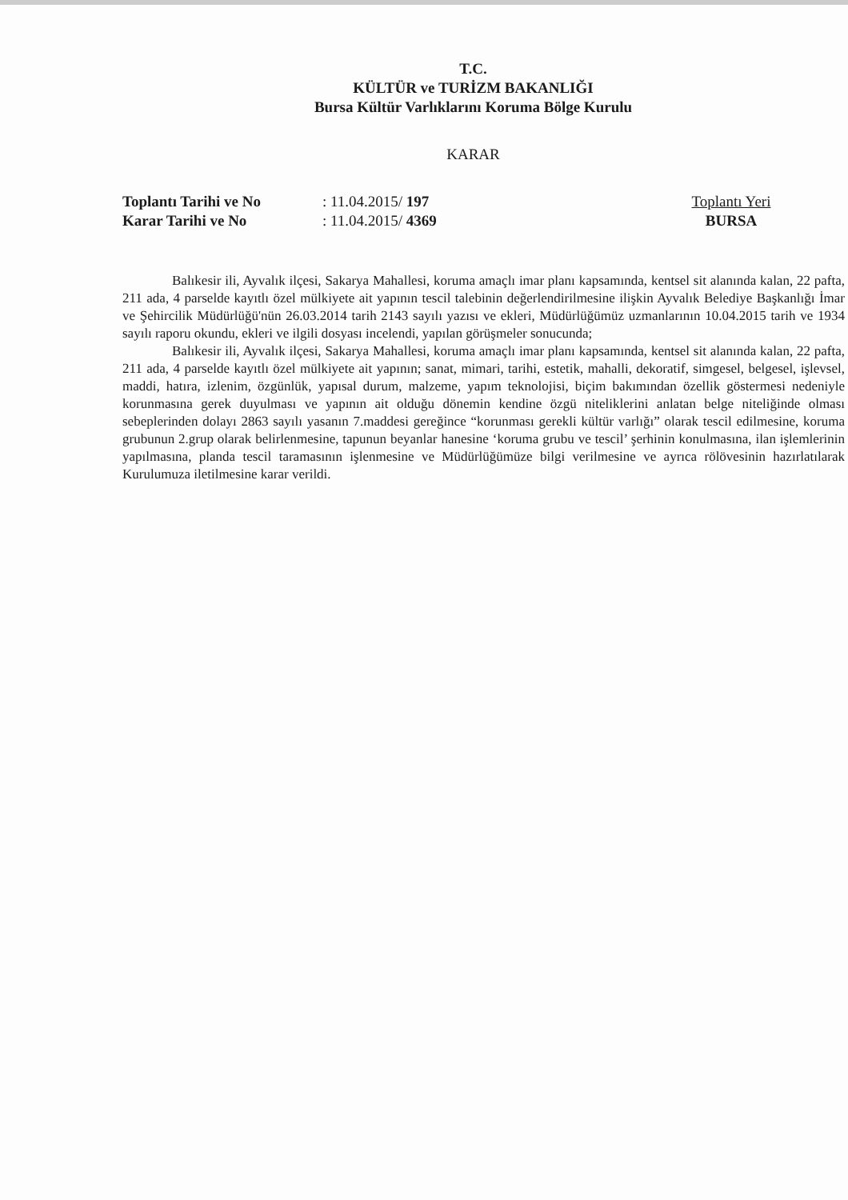T.C.
KÜLTÜR ve TURİZM BAKANLIĞI
Bursa Kültür Varlıklarını Koruma Bölge Kurulu
KARAR
Toplantı Tarihi ve No
Karar Tarihi ve No
: 11.04.2015/ 197
: 11.04.2015/ 4369
Toplantı Yeri
BURSA
Balıkesir ili, Ayvalık ilçesi, Sakarya Mahallesi, koruma amaçlı imar planı kapsamında, kentsel sit alanında kalan, 22 pafta, 211 ada, 4 parselde kayıtlı özel mülkiyete ait yapının tescil talebinin değerlendirilmesine ilişkin Ayvalık Belediye Başkanlığı İmar ve Şehircilik Müdürlüğü'nün 26.03.2014 tarih 2143 sayılı yazısı ve ekleri, Müdürlüğümüz uzmanlarının 10.04.2015 tarih ve 1934 sayılı raporu okundu, ekleri ve ilgili dosyası incelendi, yapılan görüşmeler sonucunda;
Balıkesir ili, Ayvalık ilçesi, Sakarya Mahallesi, koruma amaçlı imar planı kapsamında, kentsel sit alanında kalan, 22 pafta, 211 ada, 4 parselde kayıtlı özel mülkiyete ait yapının; sanat, mimari, tarihi, estetik, mahalli, dekoratif, simgesel, belgesel, işlevsel, maddi, hatıra, izlenim, özgünlük, yapısal durum, malzeme, yapım teknolojisi, biçim bakımından özellik göstermesi nedeniyle korunmasına gerek duyulması ve yapının ait olduğu dönemin kendine özgü niteliklerini anlatan belge niteliğinde olması sebeplerinden dolayı 2863 sayılı yasanın 7.maddesi gereğince “korunması gerekli kültür varlığı” olarak tescil edilmesine, koruma grubunun 2.grup olarak belirlenmesine, tapunun beyanlar hanesine ‘koruma grubu ve tescil’ şerhinin konulmasına, ilan işlemlerinin yapılmasına, planda tescil taramasının işlenmesine ve Müdürlüğümüze bilgi verilmesine ve ayrıca rölövesinin hazırlatılarak Kurulumuza iletilmesine karar verildi.